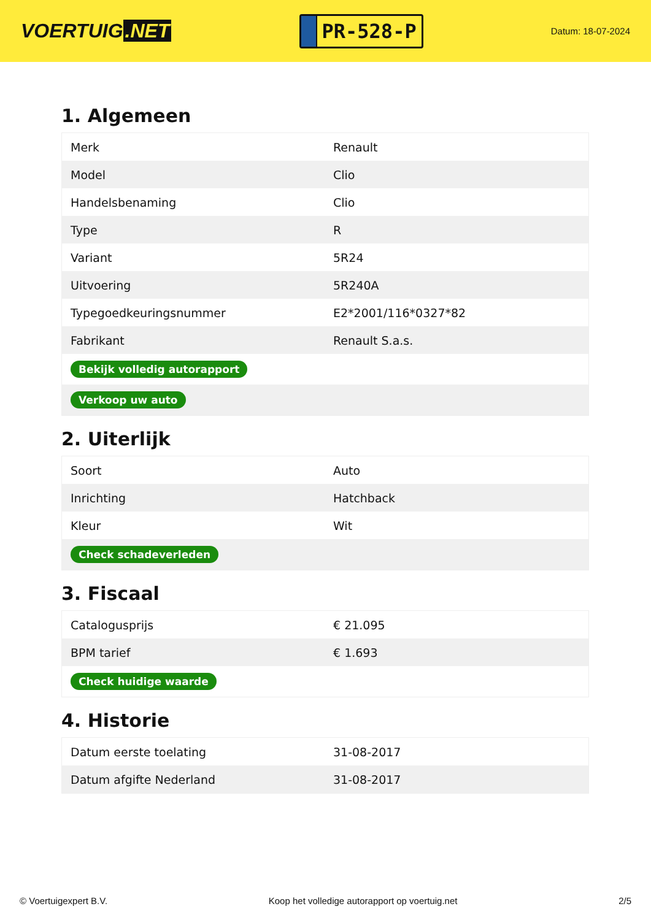VOERTUIG.NET
PR-528-P
Datum: 18-07-2024
1. Algemeen
| Merk | Renault |
| Model | Clio |
| Handelsbenaming | Clio |
| Type | R |
| Variant | 5R24 |
| Uitvoering | 5R240A |
| Typegoedkeuringsnummer | E2*2001/116*0327*82 |
| Fabrikant | Renault S.a.s. |
| Bekijk volledig autorapport | |
| Verkoop uw auto | |
2. Uiterlijk
| Soort | Auto |
| Inrichting | Hatchback |
| Kleur | Wit |
| Check schadeverleden | |
3. Fiscaal
| Catalogusprijs | € 21.095 |
| BPM tarief | € 1.693 |
| Check huidige waarde | |
4. Historie
| Datum eerste toelating | 31-08-2017 |
| Datum afgifte Nederland | 31-08-2017 |
© Voertuigexpert B.V. Koop het volledige autorapport op voertuig.net 2/5